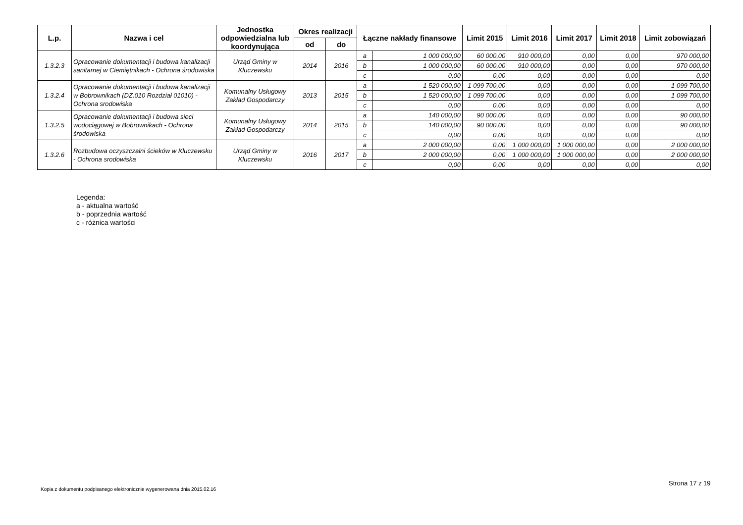| L.p. | Nazwa i cel | Jednostka odpowiedzialna lub koordynująca | Okres realizacji | | Łączne nakłady finansowe | | Limit 2015 | Limit 2016 | Limit 2017 | Limit 2018 | Limit zobowiązań |
| --- | --- | --- | --- | --- | --- | --- | --- | --- | --- | --- | --- |
| | | | od | do | | | | | | | |
| 1.3.2.3 | Opracowanie dokumentacji i budowa kanalizacji sanitarnej w Ciemiętnikach - Ochrona środowiska | Urząd Gminy w Kluczewsku | 2014 | 2016 | a | 1 000 000,00 | 60 000,00 | 910 000,00 | 0,00 | 0,00 | 970 000,00 |
| | | | | | b | 1 000 000,00 | 60 000,00 | 910 000,00 | 0,00 | 0,00 | 970 000,00 |
| | | | | | c | 0,00 | 0,00 | 0,00 | 0,00 | 0,00 | 0,00 |
| 1.3.2.4 | Opracowanie dokumentacji i budowa kanalizacji w Bobrownikach (DZ.010 Rozdział 01010) - Ochrona srodowiska | Komunalny Usługowy Zakład Gospodarczy | 2013 | 2015 | a | 1 520 000,00 | 1 099 700,00 | 0,00 | 0,00 | 0,00 | 1 099 700,00 |
| | | | | | b | 1 520 000,00 | 1 099 700,00 | 0,00 | 0,00 | 0,00 | 1 099 700,00 |
| | | | | | c | 0,00 | 0,00 | 0,00 | 0,00 | 0,00 | 0,00 |
| 1.3.2.5 | Opracowanie dokumentacji i budowa sieci wodociągowej w Bobrownikach - Ochrona środowiska | Komunalny Usługowy Zakład Gospodarczy | 2014 | 2015 | a | 140 000,00 | 90 000,00 | 0,00 | 0,00 | 0,00 | 90 000,00 |
| | | | | | b | 140 000,00 | 90 000,00 | 0,00 | 0,00 | 0,00 | 90 000,00 |
| | | | | | c | 0,00 | 0,00 | 0,00 | 0,00 | 0,00 | 0,00 |
| 1.3.2.6 | Rozbudowa oczyszczalni ścieków w Kluczewsku - Ochrona srodowiska | Urząd Gminy w Kluczewsku | 2016 | 2017 | a | 2 000 000,00 | 0,00 | 1 000 000,00 | 1 000 000,00 | 0,00 | 2 000 000,00 |
| | | | | | b | 2 000 000,00 | 0,00 | 1 000 000,00 | 1 000 000,00 | 0,00 | 2 000 000,00 |
| | | | | | c | 0,00 | 0,00 | 0,00 | 0,00 | 0,00 | 0,00 |
Legenda:
a - aktualna wartość
b - poprzednia wartość
c - różnica wartości
Strona 17 z 19
Kopia z dokumentu podpisanego elektronicznie wygenerowana dnia 2015.02.16